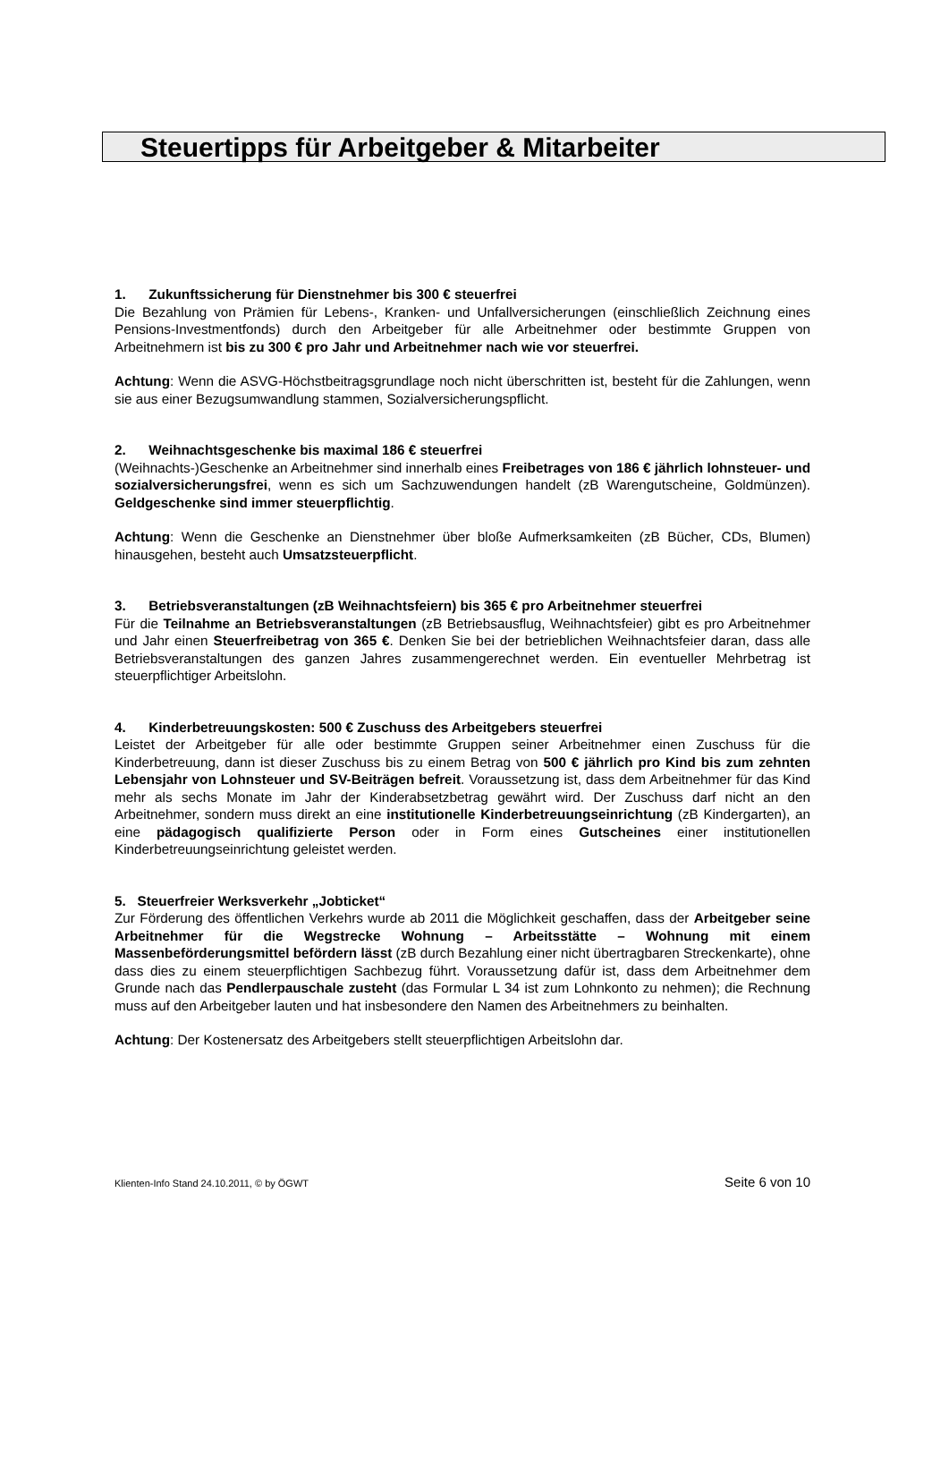Steuertipps für Arbeitgeber & Mitarbeiter
1. Zukunftssicherung für Dienstnehmer bis 300 € steuerfrei
Die Bezahlung von Prämien für Lebens-, Kranken- und Unfallversicherungen (einschließlich Zeichnung eines Pensions-Investmentfonds) durch den Arbeitgeber für alle Arbeitnehmer oder bestimmte Gruppen von Arbeitnehmern ist bis zu 300 € pro Jahr und Arbeitnehmer nach wie vor steuerfrei.
Achtung: Wenn die ASVG-Höchstbeitragsgrundlage noch nicht überschritten ist, besteht für die Zahlungen, wenn sie aus einer Bezugsumwandlung stammen, Sozialversicherungspflicht.
2. Weihnachtsgeschenke bis maximal 186 € steuerfrei
(Weihnachts-)Geschenke an Arbeitnehmer sind innerhalb eines Freibetrages von 186 € jährlich lohnsteuer- und sozialversicherungsfrei, wenn es sich um Sachzuwendungen handelt (zB Warengutscheine, Goldmünzen). Geldgeschenke sind immer steuerpflichtig.
Achtung: Wenn die Geschenke an Dienstnehmer über bloße Aufmerksamkeiten (zB Bücher, CDs, Blumen) hinausgehen, besteht auch Umsatzsteuerpflicht.
3. Betriebsveranstaltungen (zB Weihnachtsfeiern) bis 365 € pro Arbeitnehmer steuerfrei
Für die Teilnahme an Betriebsveranstaltungen (zB Betriebsausflug, Weihnachtsfeier) gibt es pro Arbeitnehmer und Jahr einen Steuerfreibetrag von 365 €. Denken Sie bei der betrieblichen Weihnachtsfeier daran, dass alle Betriebsveranstaltungen des ganzen Jahres zusammengerechnet werden. Ein eventueller Mehrbetrag ist steuerpflichtiger Arbeitslohn.
4. Kinderbetreuungskosten: 500 € Zuschuss des Arbeitgebers steuerfrei
Leistet der Arbeitgeber für alle oder bestimmte Gruppen seiner Arbeitnehmer einen Zuschuss für die Kinderbetreuung, dann ist dieser Zuschuss bis zu einem Betrag von 500 € jährlich pro Kind bis zum zehnten Lebensjahr von Lohnsteuer und SV-Beiträgen befreit. Voraussetzung ist, dass dem Arbeitnehmer für das Kind mehr als sechs Monate im Jahr der Kinderabsetzbetrag gewährt wird. Der Zuschuss darf nicht an den Arbeitnehmer, sondern muss direkt an eine institutionelle Kinderbetreuungseinrichtung (zB Kindergarten), an eine pädagogisch qualifizierte Person oder in Form eines Gutscheines einer institutionellen Kinderbetreuungseinrichtung geleistet werden.
5. Steuerfreier Werksverkehr „Jobticket“
Zur Förderung des öffentlichen Verkehrs wurde ab 2011 die Möglichkeit geschaffen, dass der Arbeitgeber seine Arbeitnehmer für die Wegstrecke Wohnung – Arbeitsstätte – Wohnung mit einem Massenbeförderungsmittel befördern lässt (zB durch Bezahlung einer nicht übertragbaren Streckenkarte), ohne dass dies zu einem steuerpflichtigen Sachbezug führt. Voraussetzung dafür ist, dass dem Arbeitnehmer dem Grunde nach das Pendlerpauschale zusteht (das Formular L 34 ist zum Lohnkonto zu nehmen); die Rechnung muss auf den Arbeitgeber lauten und hat insbesondere den Namen des Arbeitnehmers zu beinhalten.
Achtung: Der Kostenersatz des Arbeitgebers stellt steuerpflichtigen Arbeitslohn dar.
Klienten-Info Stand 24.10.2011, © by ÖGWT Seite 6 von 10